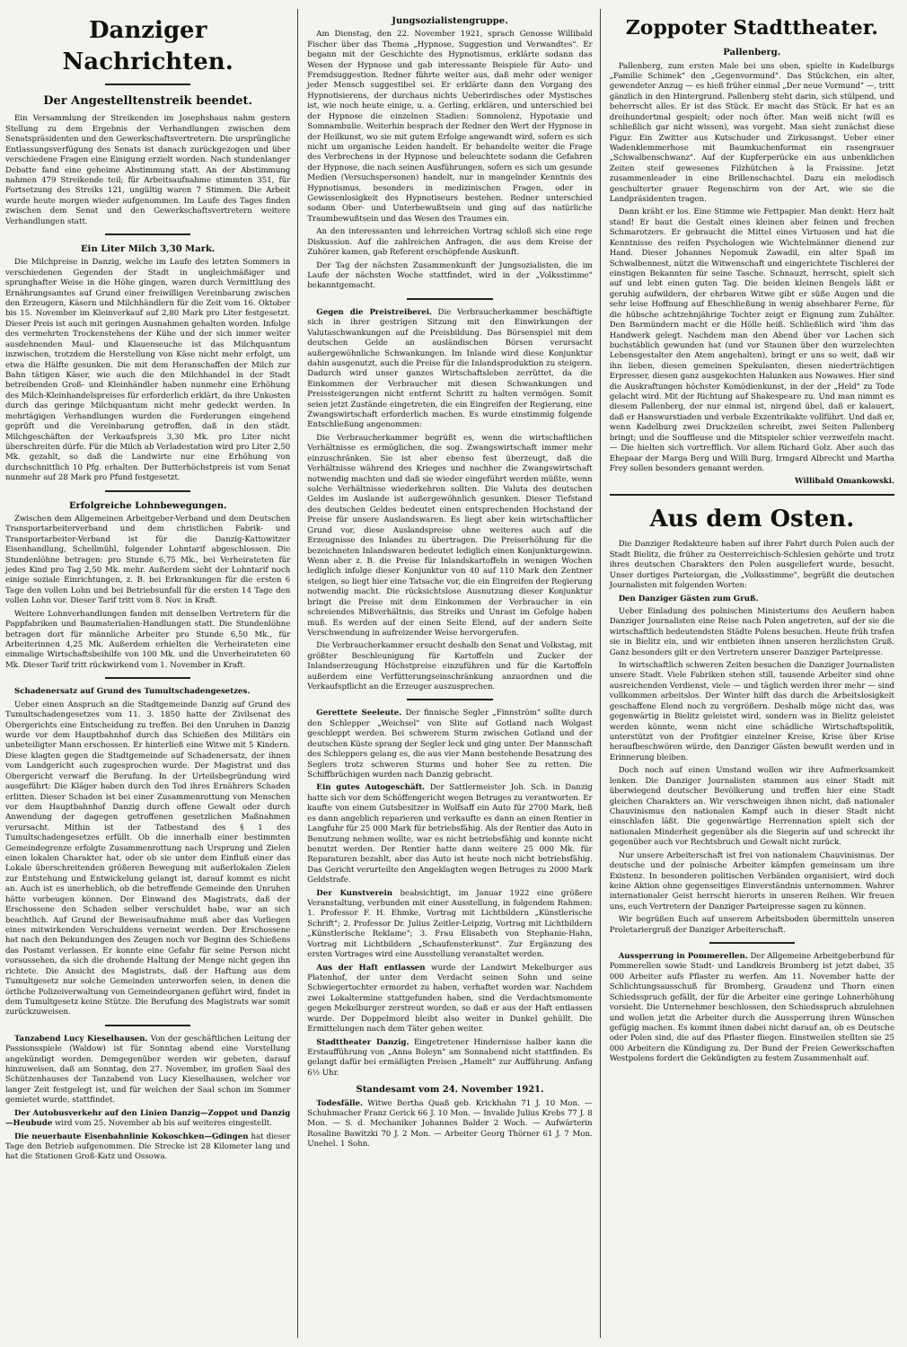Danziger Nachrichten.
Der Angestelltenstreik beendet.
Ein Versammlung der Streikenden im Josephshaus nahm gestern Stellung zu dem Ergebnis der Verhandlungen zwischen dem Senatspräsidenten und den Gewerkschaftsvertretern. Die ursprüngliche Entlassungsverfügung des Senats ist danach zurückgezogen und über verschiedene Fragen eine Einigung erzielt worden. Nach stundenlanger Debatte fand eine geheime Abstimmung statt. An der Abstimmung nahmen 479 Streikende teil; für Arbeitsaufnahme stimmten 351, für Fortsetzung des Streiks 121, ungültig waren 7 Stimmen. Die Arbeit wurde heute morgen wieder aufgenommen. Im Laufe des Tages finden zwischen dem Senat und den Gewerkschaftsvertretern weitere Verhandlungen statt.
Ein Liter Milch 3,30 Mark.
Die Milchpreise in Danzig, welche im Laufe des letzten Sommers in verschiedenen Gegenden der Stadt in ungleichmäßiger und sprunghafter Weise in die Höhe gingen, waren durch Vermittlung des Ernährungsamtes auf Grund einer freiwilligen Vereinbarung zwischen den Erzeugern, Käsern und Milchhändlern für die Zeit vom 16. Oktober bis 15. November im Kleinverkauf auf 2,80 Mark pro Liter festgesetzt. Dieser Preis ist auch mit geringen Ausnahmen gehalten worden. Infolge des vermehrten Trockenstehens der Kühe und der sich immer weiter ausdehnenden Maul- und Klauenseuche ist das Milchquantum inzwischen, trotzdem die Herstellung von Käse nicht mehr erfolgt, um etwa die Hälfte gesunken. Die mit dem Heranschaffen der Milch zur Bahn tätigen Käser, wie auch die den Milchhandel in der Stadt betreibenden Groß- und Kleinhändler haben nunmehr eine Erhöhung des Milch-Kleinhandelspreises für erforderlich erklärt, da ihre Unkosten durch das geringe Milchquantum nicht mehr gedeckt werden. In mehrtägigen Verhandlungen wurden die Forderungen eingehend geprüft und die Vereinbarung getroffen, daß in den städt. Milchgeschäften der Verkaufspreis 3,30 Mk. pro Liter nicht überschreiten dürfe. Für die Milch ab Verladestation wird pro Liter 2,50 Mk. gezahlt, so daß die Landwirte nur eine Erhöhung von durchschnittlich 10 Pfg. erhalten. Der Butterhöchstpreis ist vom Senat nunmehr auf 28 Mark pro Pfund festgesetzt.
Erfolgreiche Lohnbewegungen.
Zwischen dem Allgemeinen Arbeitgeber-Verband und dem Deutschen Transportarbeiterverband und dem christlichen Fabrik- und Transportarbeiter-Verband ist für die Danzig-Kattowitzer Eisenhandlung, Schellmühl, folgender Lohntarif abgeschlossen. Die Stundenlöhne betragen: pro Stunde 6,75 Mk., bei Verheirateten für jedes Kind pro Tag 2,50 Mk. mehr. Außerdem sieht der Lohntarif noch einige soziale Einrichtungen, z. B. bei Erkrankungen für die ersten 6 Tage den vollen Lohn und bei Betriebsunfall für die ersten 14 Tage den vollen Lohn vor. Dieser Tarif tritt vom 8. Nov. in Kraft.
Weitere Lohnverhandlungen fanden mit denselben Vertretern für die Pappfabriken und Baumaterialien-Handlungen statt. Die Stundenlöhne betragen dort für männliche Arbeiter pro Stunde 6,50 Mk., für Arbeiterinnen 4,25 Mk. Außerdem erhielten die Verheirateten eine einmalige Wirtschaftsbeihilfe von 100 Mk. und die Unverheirateten 60 Mk. Dieser Tarif tritt rückwirkend vom 1. November in Kraft.
Schadenersatz auf Grund des Tumultschadengesetzes.
Ueber einen Anspruch an die Stadtgemeinde Danzig auf Grund des Tumultschadengesetzes vom 11. 3. 1850 hatte der Zivilsenat des Obergerichts eine Entscheidung zu treffen. Bei den Unruhen in Danzig wurde vor dem Hauptbahnhof durch das Schießen des Militärs ein unbeteiligter Mann erschossen. Er hinterließ eine Witwe mit 5 Kindern. Diese klagten gegen die Stadtgemeinde auf Schadenersatz, der ihnen vom Landgericht auch zugesprochen wurde. Der Magistrat und das Obergericht verwarf die Berufung. In der Urteilsbegründung wird ausgeführt: Die Kläger haben durch den Tod ihres Ernährers Schaden erlitten. Dieser Schaden ist bei einer Zusammenrottung von Menschen vor dem Hauptbahnhof Danzig durch offene Gewalt oder durch Anwendung der dagegen getroffenen gesetzlichen Maßnahmen verursacht. Mithin ist der Tatbestand des § 1 des Tumultschadengesetzes erfüllt. Ob die innerhalb einer bestimmten Gemeindegrenze erfolgte Zusammenrottung nach Ursprung und Zielen einen lokalen Charakter hat, oder ob sie unter dem Einfluß einer das Lokale überschreitenden größeren Bewegung mit außerlokalen Zielen zur Entstehung und Entwickelung gelangt ist, darauf kommt es nicht an. Auch ist es unerheblich, ob die betreffende Gemeinde den Unruhen hätte vorbeugen können. Der Einwand des Magistrats, daß der Erschossene den Schaden selber verschuldet habe, war an sich beachtlich. Auf Grund der Beweisaufnahme muß aber das Vorliegen eines mitwirkenden Verschuldens verneint werden. Der Erschossene hat nach den Bekundungen des Zeugen noch vor Beginn des Schießens das Postamt verlassen. Er konnte eine Gefahr für seine Person nicht voraussehen, da sich die drohende Haltung der Menge nicht gegen ihn richtete. Die Ansicht des Magistrats, daß der Haftung aus dem Tumultgesetz nur solche Gemeinden unterworfen seien, in denen die örtliche Polizeiverwaltung von Gemeindeorganen geführt wird, findet in dem Tumultgesetz keine Stütze. Die Berufung des Magistrats war somit zurückzuweisen.
Tanzabend Lucy Kieselhausen. Von der geschäftlichen Leitung der Passionsspiele (Waldow) ist für Sonntag abend eine Vorstellung angekündigt worden. Demgegenüber werden wir gebeten, darauf hinzuweisen, daß am Sonntag, den 27. November, im großen Saal des Schützenhauses der Tanzabend von Lucy Kieselhausen, welcher vor langer Zeit festgelegt ist, und für welchen der Saal schon im Sommer gemietet wurde, stattfindet.
Der Autobusverkehr auf den Linien Danzig—Zoppot und Danzig—Heubude wird vom 25. November ab bis auf weiteres eingestellt.
Die neuerbaute Eisenbahnlinie Kokoschken—Gdingen hat dieser Tage den Betrieb aufgenommen. Die Strecke ist 28 Kilometer lang und hat die Stationen Groß-Katz und Ossowa.
Jungsozialistengruppe.
Am Dienstag, den 22. November 1921, sprach Genosse Willibald Fischer über das Thema „Hypnose, Suggestion und Verwandtes". Er begann mit der Geschichte des Hypnotismus, erklärte sodann das Wesen der Hypnose und gab interessante Beispiele für Auto- und Fremdsuggestion. Redner führte weiter aus, daß mehr oder weniger jeder Mensch suggestibel sei. Er erklärte dann den Vorgang des Hypnotisierens, der durchaus nichts Ueberirdisches oder Mystisches ist, wie noch heute einige, u. a. Gerling, erklären, und unterschied bei der Hypnose die einzelnen Stadien: Somnolenz, Hypotaxie und Somnambulie. Weiterhin besprach der Redner den Wert der Hypnose in der Heilkunst, wo sie mit gutem Erfolge angewandt wird, sofern es sich nicht um organische Leiden handelt. Er behandelte weiter die Frage des Verbrechens in der Hypnose und beleuchtete sodann die Gefahren der Hypnose, die nach seinen Ausführungen, sofern es sich um gesunde Medien (Versuchspersonen) handelt, nur in mangelnder Kenntnis des Hypnotismus, besonders in medizinischen Fragen, oder in Gewissenlosigkeit des Hypnotiseurs bestehen. Redner unterschied sodann Ober- und Unterbewußtsein und ging auf das natürliche Traumbewußtsein und das Wesen des Traumes ein.
An den interessanten und lehrreichen Vortrag schloß sich eine rege Diskussion. Auf die zahlreichen Anfragen, die aus dem Kreise der Zuhörer kamen, gab Referent erschöpfende Auskunft.
Der Tag der nächsten Zusammenkunft der Jungsozialisten, die im Laufe der nächsten Woche stattfindet, wird in der „Volksstimme" bekanntgemacht.
Gegen die Preistreiberei. Die Verbraucherkammer beschäftigte sich in ihrer gestrigen Sitzung mit den Einwirkungen der Valutaschwankungen auf die Preisbildung. Das Börsenspiel mit dem deutschen Gelde an ausländischen Börsen verursacht außergewöhnliche Schwankungen. Im Inlande wird diese Konjunktur dahin ausgenutzt, auch die Preise für die Inlandsproduktion zu steigern. Dadurch wird unser ganzes Wirtschaftsleben zerrüttet, da die Einkommen der Verbraucher mit diesen Schwankungen und Preissteigerungen nicht entfernt Schritt zu halten vermögen. Somit seien jetzt Zustände eingetreten, die ein Eingreifen der Regierung, eine Zwangswirtschaft erforderlich machen. Es wurde einstimmig folgende Entschließung angenommen:
Die Verbraucherkammer begrüßt es, wenn die wirtschaftlichen Verhältnisse es ermöglichen, die sog. Zwangswirtschaft immer mehr einzuschränken. Sie ist aber ebenso fest überzeugt, daß die Verhältnisse während des Krieges und nachher die Zwangswirtschaft notwendig machten und daß sie wieder eingeführt werden müßte, wenn solche Verhältnisse wiederkehren sollten. Die Valuta des deutschen Geldes im Auslande ist außergewöhnlich gesunken. Dieser Tiefstand des deutschen Geldes bedeutet einen entsprechenden Hochstand der Preise für unsere Auslandswaren. Es liegt aber kein wirtschaftlicher Grund vor, diese Auslandspreise ohne weiteres auch auf die Erzeugnisse des Inlandes zu übertragen. Die Preiserhöhung für die bezeichneten Inlandswaren bedeutet lediglich einen Konjunkturgewinn. Wenn aber z. B. die Preise für Inlandskartoffeln in wenigen Wochen lediglich infolge dieser Konjunktur von 40 auf 110 Mark den Zentner steigen, so liegt hier eine Tatsache vor, die ein Eingreifen der Regierung notwendig macht. Die rücksichtslose Ausnutzung dieser Konjunktur bringt die Preise mit dem Einkommen der Verbraucher in ein schreiendes Mißverhältnis, das Streiks und Unrast im Gefolge haben muß. Es werden auf der einen Seite Elend, auf der andern Seite Verschwendung in aufreizender Weise hervorgerufen.
Die Verbraucherkammer ersucht deshalb den Senat und Volkstag, mit größter Beschleunigung für Kartoffeln und Zucker der Inlandserzeugung Höchstpreise einzuführen und für die Kartoffeln außerdem eine Verfütterungseinschränkung anzuordnen und die Verkaufspflicht an die Erzeuger auszusprechen.
Gerettete Seeleute. Der finnische Segler „Finnström" sollte durch den Schlepper „Weichsel" von Slite auf Gotland nach Wolgast geschleppt werden. Bei schwerem Sturm zwischen Gotland und der deutschen Küste sprang der Segler leck und ging unter. Der Mannschaft des Schleppers gelang es, die aus vier Mann bestehende Besatzung des Seglers trotz schweren Sturms und hoher See zu retten. Die Schiffbrüchigen wurden nach Danzig gebracht.
Ein gutes Autogeschäft. Der Sattlermeister Joh. Sch. in Danzig hatte sich vor dem Schöffengericht wegen Betruges zu verantworten. Er kaufte von einem Gutsbesitzer in Wolfsaff ein Auto für 2700 Mark, ließ es dann angeblich reparieren und verkaufte es dann an einen Rentier in Langfuhr für 25 000 Mark für betriebsfähig. Als der Rentier das Auto in Benutzung nehmen wollte, war es nicht betriebsfähig und konnte nicht benutzt werden. Der Rentier hatte dann weitere 25 000 Mk. für Reparaturen bezahlt, aber das Auto ist heute noch nicht betriebsfähig. Das Gericht verurteilte den Angeklagten wegen Betruges zu 2000 Mark Geldstrafe.
Der Kunstverein beabsichtigt, im Januar 1922 eine größere Veranstaltung, verbunden mit einer Ausstellung, in folgendem Rahmen: 1. Professor F. H. Ehmke, Vortrag mit Lichtbildern „Künstlerische Schrift"; 2. Professor Dr. Julius Zeitler-Leipzig, Vortrag mit Lichtbildern „Künstlerische Reklame"; 3. Frau Elisabeth von Stephanie-Hahn, Vortrag mit Lichtbildern „Schaufensterkunst". Zur Ergänzung des ersten Vortrages wird eine Ausstellung veranstaltet werden.
Aus der Haft entlassen wurde der Landwirt Mekelburger aus Platenhof, der unter dem Verdacht seinen Sohn und seine Schwiegertochter ermordet zu haben, verhaftet worden war. Nachdem zwei Lokaltermine stattgefunden haben, sind die Verdachtsmomente gegen Mekelburger zerstreut worden, so daß er aus der Haft entlassen wurde. Der Doppelmord bleibt also weiter in Dunkel gehüllt. Die Ermittelungen nach dem Täter gehen weiter.
Stadttheater Danzig. Eingetretener Hindernisse halber kann die Erstaufführung von „Anna Boleyn" am Sonnabend nicht stattfinden. Es gelangt dafür bei ermäßigten Preisen „Hamelt" zur Aufführung. Anfang 6½ Uhr.
Standesamt vom 24. November 1921.
Todesfälle. Witwe Bertha Quaß geb. Krickhahn 71 J. 10 Mon. — Schuhmacher Franz Gerick 66 J. 10 Mon. — Invalide Julius Krebs 77 J. 8 Mon. — S. d. Mechaniker Johannes Balder 2 Woch. — Aufwärterin Rosaline Bawitzki 70 J. 2 Mon. — Arbeiter Georg Thörner 61 J. 7 Mon. Unehel. 1 Sohn.
Zoppoter Stadttheater.
Pallenberg.
Pallenberg, zum ersten Male bei uns oben, spielte in Kadelburgs „Familie Schimek" den „Gegenvormund". Das Stückchen, ein alter, gewendeter Anzug — es hieß früher einmal „Der neue Vormund" —, tritt gänzlich in den Hintergrund. Pallenberg steht darin, sich stülpend, und beherrscht alles. Er ist das Stück. Er macht das Stück. Er hat es an dreihundertmal gespielt; oder noch öfter. Man weiß nicht (will es schließlich gar nicht wissen), was vorgeht. Man sieht zunächst diese Figur. Ein Zwitter aus Kutschuder und Zirkusangst. Ueber einer Wadenklemmerhose mit Baumkuchenformat ein rasengrauer „Schwalbenschwanz". Auf der Kupferperücke ein aus unbenklichen Zeiten steif gewesenes Filzhütchen à la Fraissine. Jetzt zusammenleader in eine Brillenschachtel. Dazu ein melodisch geschulterter grauer Regenschirm von der Art, wie sie die Landpräsidenten tragen.
Dann kräht er los. Eine Stimme wie Fettpapier. Man denkt: Herz halt stand! Er baut die Gestalt eines kleinen aber feinen und frechen Schmarotzers. Er gebraucht die Mittel eines Virtuosen und hat die Kenntnisse des reifen Psychologen wie Wichtelmänner dienend zur Hand. Dieser Johannes Nepomuk Zawadil, ein alter Spaß im Schwalbennest, nützt die Witwenschaft und eingerichtete Tischlerei der einstigen Bekannten für seine Tasche. Schnauzt, herrscht, spielt sich auf und lebt einen guten Tag. Die beiden kleinen Bengels läßt er geruhig aufwildern, der ehrbaren Witwe gibt er süße Augen und die sehr leise Hoffnung auf Eheschließung in wenig absehbarer Ferne, für die hübsche achtzehnjährige Tochter zeigt er Eignung zum Zuhälter. Den Barmündern macht er die Hölle heiß. Schließlich wird 'ihm das Handwerk gelegt. Nachdem man den Abend über vor Lachen sich buchstäblich gewunden hat (und vor Staunen über den wurzelechten Lebensgestalter den Atem angehalten), bringt er uns so weit, daß wir ihn lieben, diesen gemeinen Spekulanten, diesen niederträchtigen Erpresser, diesen ganz ausgekochten Halunken aus Nowawes. Hier sind die Auskraftungen höchster Komödienkunst, in der der „Held" zu Tode gelacht wird. Mit der Richtung auf Shakespeare zu. Und man nimmt es diesem Pallenberg, der nur einmal ist, nirgend übel, daß er kalauert, daß er Hanswurstiaden und verbale Exzentrikakte vollführt. Und daß er, wenn Kadelburg zwei Druckzeilen schreibt, zwei Seiten Pallenberg bringt; und die Souffleuse und die Mitspieler schier verzweifeln macht. — Die hielten sich vortrefflich. Vor allem Richard Golz. Aber auch das Ehepaar der Marga Berg und Willi Burg, Irmgard Albrecht und Martha Frey sollen besonders genannt werden.
Willibald Omankowski.
Aus dem Osten.
Die Danziger Redakteure haben auf ihrer Fahrt durch Polen auch der Stadt Bielitz, die früher zu Oesterreichisch-Schlesien gehörte und trotz ihres deutschen Charakters den Polen ausgeliefert wurde, besucht. Unser dortiges Parteiorgan, die „Volksstimme", begrüßt die deutschen Journalisten mit folgenden Worten:
Den Danziger Gästen zum Gruß.
Ueber Einladung des polnischen Ministeriums des Aeußern haben Danziger Journalisten eine Reise nach Polen angetreten, auf der sie die wirtschaftlich bedeutendsten Städte Polens besuchen. Heute früh trafen sie in Bielitz ein, und wir entbieten ihnen unseren herzlichsten Gruß. Ganz besonders gilt er den Vertretern unserer Danziger Parteipresse.
In wirtschaftlich schweren Zeiten besuchen die Danziger Journalisten unsere Stadt. Viele Fabriken stehen still, tausende Arbeiter sind ohne ausreichenden Verdienst, viele — und täglich werden ihrer mehr — sind vollkommen arbeitslos. Der Winter hilft das durch die Arbeitslosigkeit geschaffene Elend noch zu vergrößern. Deshalb möge nicht das, was gegenwärtig in Bielitz geleistet wird, sondern was in Bielitz geleistet werden könnte, wenn nicht eine schädliche Wirtschaftspolitik, unterstützt von der Profitgier einzelner Kreise, Krise über Krise heraufbeschwören würde, den Danziger Gästen bewußt werden und in Erinnerung bleiben.
Doch noch auf einen Umstand wollen wir ihre Aufmerksamkeit lenken. Die Danziger Journalisten stammen aus einer Stadt mit überwiegend deutscher Bevölkerung und treffen hier eine Stadt gleichen Charakters an. Wir verschweigen ihnen nicht, daß nationaler Chauvinismus den nationalen Kampf auch in dieser Stadt nicht einschlafen läßt. Die gegenwärtige Herrennation spielt sich der nationalen Minderheit gegenüber als die Siegerin auf und schreckt ihr gegenüber auch vor Rechtsbruch und Gewalt nicht zurück.
Nur unsere Arbeiterschaft ist frei von nationalem Chauvinismus. Der deutsche und der polnische Arbeiter kämpfen gemeinsam um ihre Existenz. In besonderen politischen Verbänden organisiert, wird doch keine Aktion ohne gegenseitiges Einverständnis unternommen. Wahrer internationaler Geist herrscht hierorts in unseren Reihen. Wir freuen uns, euch Vertretern der Danziger Parteipresse sagen zu können.
Wir begrüßen Euch auf unserem Arbeitsboden übermitteln unseren Proletariergruß der Danziger Arbeiterschaft.
Aussperrung in Pommerellen. Der Allgemeine Arbeitgeberbund für Pommerellen sowie Stadt- und Landkreis Bromberg ist jetzt dabei, 35 000 Arbeiter aufs Pflaster zu werfen. Am 11. November hatte der Schlichtungsausschuß für Bromberg, Graudenz und Thorn einen Schiedsspruch gefällt, der für die Arbeiter eine geringe Lohnerhöhung vorsieht. Die Unternehmer beschlossen, den Schiedsspruch abzulehnen und wollen jetzt die Arbeiter durch die Aussperrung ihren Wünschen gefügig machen. Es kommt ihnen dabei nicht darauf an, ob es Deutsche oder Polen sind, die auf das Pflaster fliegen. Einstweilen stellten sie 25 000 Arbeitern die Kündigung zu. Der Bund der Freien Gewerkschaften Westpolens fordert die Gekündigten zu festem Zusammenhalt auf.